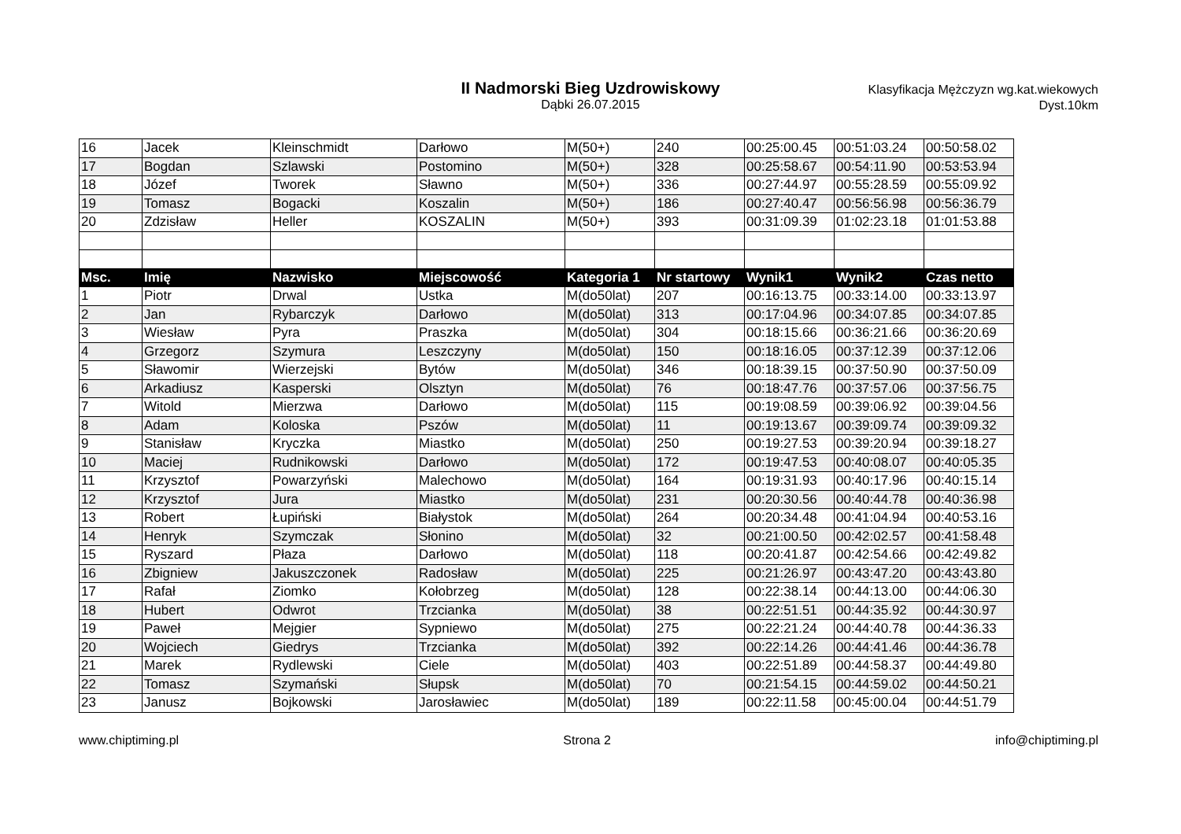II Nadmorski Bieg Uzdrowiskowy
Dąbki 26.07.2015
Klasyfikacja Mężczyzn wg.kat.wiekowych
Dyst.10km
| 16 | Jacek | Kleinschmidt | Darłowo | M(50+) | 240 | 00:25:00.45 | 00:51:03.24 | 00:50:58.02 |
| 17 | Bogdan | Szlawski | Postomino | M(50+) | 328 | 00:25:58.67 | 00:54:11.90 | 00:53:53.94 |
| 18 | Józef | Tworek | Sławno | M(50+) | 336 | 00:27:44.97 | 00:55:28.59 | 00:55:09.92 |
| 19 | Tomasz | Bogacki | Koszalin | M(50+) | 186 | 00:27:40.47 | 00:56:56.98 | 00:56:36.79 |
| 20 | Zdzisław | Heller | KOSZALIN | M(50+) | 393 | 00:31:09.39 | 01:02:23.18 | 01:01:53.88 |
| Msc. | Imię | Nazwisko | Miejscowość | Kategoria 1 | Nr startowy | Wynik1 | Wynik2 | Czas netto |
| 1 | Piotr | Drwal | Ustka | M(do50lat) | 207 | 00:16:13.75 | 00:33:14.00 | 00:33:13.97 |
| 2 | Jan | Rybarczyk | Darłowo | M(do50lat) | 313 | 00:17:04.96 | 00:34:07.85 | 00:34:07.85 |
| 3 | Wiesław | Pyra | Praszka | M(do50lat) | 304 | 00:18:15.66 | 00:36:21.66 | 00:36:20.69 |
| 4 | Grzegorz | Szymura | Leszczyny | M(do50lat) | 150 | 00:18:16.05 | 00:37:12.39 | 00:37:12.06 |
| 5 | Sławomir | Wierzejski | Bytów | M(do50lat) | 346 | 00:18:39.15 | 00:37:50.90 | 00:37:50.09 |
| 6 | Arkadiusz | Kasperski | Olsztyn | M(do50lat) | 76 | 00:18:47.76 | 00:37:57.06 | 00:37:56.75 |
| 7 | Witold | Mierzwa | Darłowo | M(do50lat) | 115 | 00:19:08.59 | 00:39:06.92 | 00:39:04.56 |
| 8 | Adam | Koloska | Pszów | M(do50lat) | 11 | 00:19:13.67 | 00:39:09.74 | 00:39:09.32 |
| 9 | Stanisław | Kryczka | Miastko | M(do50lat) | 250 | 00:19:27.53 | 00:39:20.94 | 00:39:18.27 |
| 10 | Maciej | Rudnikowski | Darłowo | M(do50lat) | 172 | 00:19:47.53 | 00:40:08.07 | 00:40:05.35 |
| 11 | Krzysztof | Powarzyński | Malechowo | M(do50lat) | 164 | 00:19:31.93 | 00:40:17.96 | 00:40:15.14 |
| 12 | Krzysztof | Jura | Miastko | M(do50lat) | 231 | 00:20:30.56 | 00:40:44.78 | 00:40:36.98 |
| 13 | Robert | Łupiński | Białystok | M(do50lat) | 264 | 00:20:34.48 | 00:41:04.94 | 00:40:53.16 |
| 14 | Henryk | Szymczak | Słonino | M(do50lat) | 32 | 00:21:00.50 | 00:42:02.57 | 00:41:58.48 |
| 15 | Ryszard | Płaza | Darłowo | M(do50lat) | 118 | 00:20:41.87 | 00:42:54.66 | 00:42:49.82 |
| 16 | Zbigniew | Jakuszczonek | Radosław | M(do50lat) | 225 | 00:21:26.97 | 00:43:47.20 | 00:43:43.80 |
| 17 | Rafał | Ziomko | Kołobrzeg | M(do50lat) | 128 | 00:22:38.14 | 00:44:13.00 | 00:44:06.30 |
| 18 | Hubert | Odwrot | Trzcianka | M(do50lat) | 38 | 00:22:51.51 | 00:44:35.92 | 00:44:30.97 |
| 19 | Paweł | Mejgier | Sypniewo | M(do50lat) | 275 | 00:22:21.24 | 00:44:40.78 | 00:44:36.33 |
| 20 | Wojciech | Giedrys | Trzcianka | M(do50lat) | 392 | 00:22:14.26 | 00:44:41.46 | 00:44:36.78 |
| 21 | Marek | Rydlewski | Ciele | M(do50lat) | 403 | 00:22:51.89 | 00:44:58.37 | 00:44:49.80 |
| 22 | Tomasz | Szymański | Słupsk | M(do50lat) | 70 | 00:21:54.15 | 00:44:59.02 | 00:44:50.21 |
| 23 | Janusz | Bojkowski | Jarosławiec | M(do50lat) | 189 | 00:22:11.58 | 00:45:00.04 | 00:44:51.79 |
www.chiptiming.pl Strona 2 info@chiptiming.pl